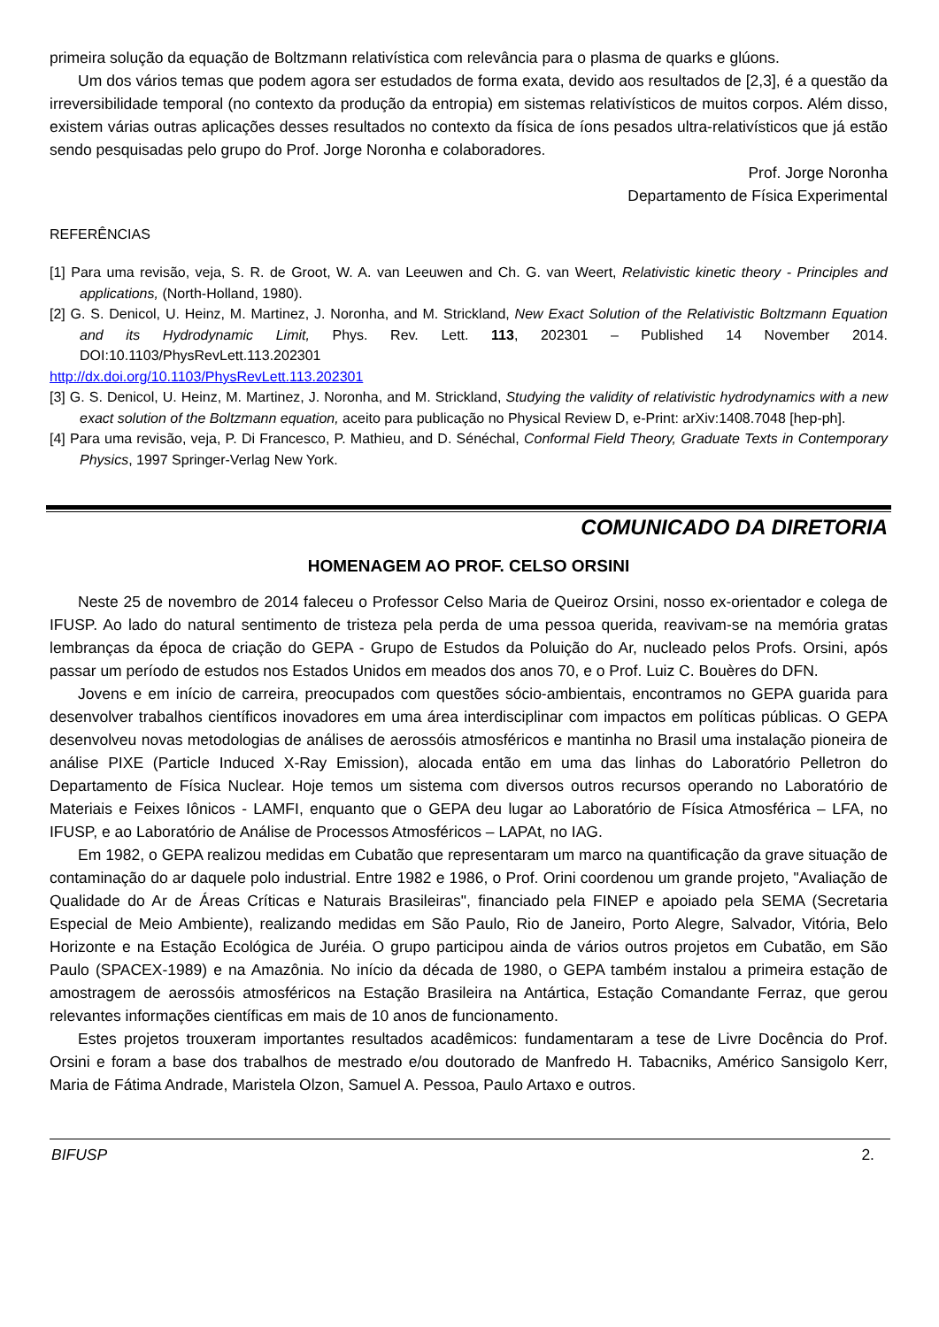primeira solução da equação de Boltzmann relativística com relevância para o plasma de quarks e glúons.
Um dos vários temas que podem agora ser estudados de forma exata, devido aos resultados de [2,3], é a questão da irreversibilidade temporal (no contexto da produção da entropia) em sistemas relativísticos de muitos corpos. Além disso, existem várias outras aplicações desses resultados no contexto da física de íons pesados ultra-relativísticos que já estão sendo pesquisadas pelo grupo do Prof. Jorge Noronha e colaboradores.
Prof. Jorge Noronha
Departamento de Física Experimental
REFERÊNCIAS
[1] Para uma revisão, veja, S. R. de Groot, W. A. van Leeuwen and Ch. G. van Weert, Relativistic kinetic theory - Principles and applications, (North-Holland, 1980).
[2] G. S. Denicol, U. Heinz, M. Martinez, J. Noronha, and M. Strickland, New Exact Solution of the Relativistic Boltzmann Equation and its Hydrodynamic Limit, Phys. Rev. Lett. 113, 202301 – Published 14 November 2014. DOI:10.1103/PhysRevLett.113.202301
http://dx.doi.org/10.1103/PhysRevLett.113.202301
[3] G. S. Denicol, U. Heinz, M. Martinez, J. Noronha, and M. Strickland, Studying the validity of relativistic hydrodynamics with a new exact solution of the Boltzmann equation, aceito para publicação no Physical Review D, e-Print: arXiv:1408.7048 [hep-ph].
[4] Para uma revisão, veja, P. Di Francesco, P. Mathieu, and D. Sénéchal, Conformal Field Theory, Graduate Texts in Contemporary Physics, 1997 Springer-Verlag New York.
COMUNICADO DA DIRETORIA
HOMENAGEM AO PROF. CELSO ORSINI
Neste 25 de novembro de 2014 faleceu o Professor Celso Maria de Queiroz Orsini, nosso ex-orientador e colega de IFUSP. Ao lado do natural sentimento de tristeza pela perda de uma pessoa querida, reavivam-se na memória gratas lembranças da época de criação do GEPA - Grupo de Estudos da Poluição do Ar, nucleado pelos Profs. Orsini, após passar um período de estudos nos Estados Unidos em meados dos anos 70, e o Prof. Luiz C. Bouères do DFN.
Jovens e em início de carreira, preocupados com questões sócio-ambientais, encontramos no GEPA guarida para desenvolver trabalhos científicos inovadores em uma área interdisciplinar com impactos em políticas públicas. O GEPA desenvolveu novas metodologias de análises de aerossóis atmosféricos e mantinha no Brasil uma instalação pioneira de análise PIXE (Particle Induced X-Ray Emission), alocada então em uma das linhas do Laboratório Pelletron do Departamento de Física Nuclear. Hoje temos um sistema com diversos outros recursos operando no Laboratório de Materiais e Feixes Iônicos - LAMFI, enquanto que o GEPA deu lugar ao Laboratório de Física Atmosférica – LFA, no IFUSP, e ao Laboratório de Análise de Processos Atmosféricos – LAPAt, no IAG.
Em 1982, o GEPA realizou medidas em Cubatão que representaram um marco na quantificação da grave situação de contaminação do ar daquele polo industrial. Entre 1982 e 1986, o Prof. Orini coordenou um grande projeto, "Avaliação de Qualidade do Ar de Áreas Críticas e Naturais Brasileiras", financiado pela FINEP e apoiado pela SEMA (Secretaria Especial de Meio Ambiente), realizando medidas em São Paulo, Rio de Janeiro, Porto Alegre, Salvador, Vitória, Belo Horizonte e na Estação Ecológica de Juréia. O grupo participou ainda de vários outros projetos em Cubatão, em São Paulo (SPACEX-1989) e na Amazônia. No início da década de 1980, o GEPA também instalou a primeira estação de amostragem de aerossóis atmosféricos na Estação Brasileira na Antártica, Estação Comandante Ferraz, que gerou relevantes informações científicas em mais de 10 anos de funcionamento.
Estes projetos trouxeram importantes resultados acadêmicos: fundamentaram a tese de Livre Docência do Prof. Orsini e foram a base dos trabalhos de mestrado e/ou doutorado de Manfredo H. Tabacniks, Américo Sansigolo Kerr, Maria de Fátima Andrade, Maristela Olzon, Samuel A. Pessoa, Paulo Artaxo e outros.
BIFUSP 2.